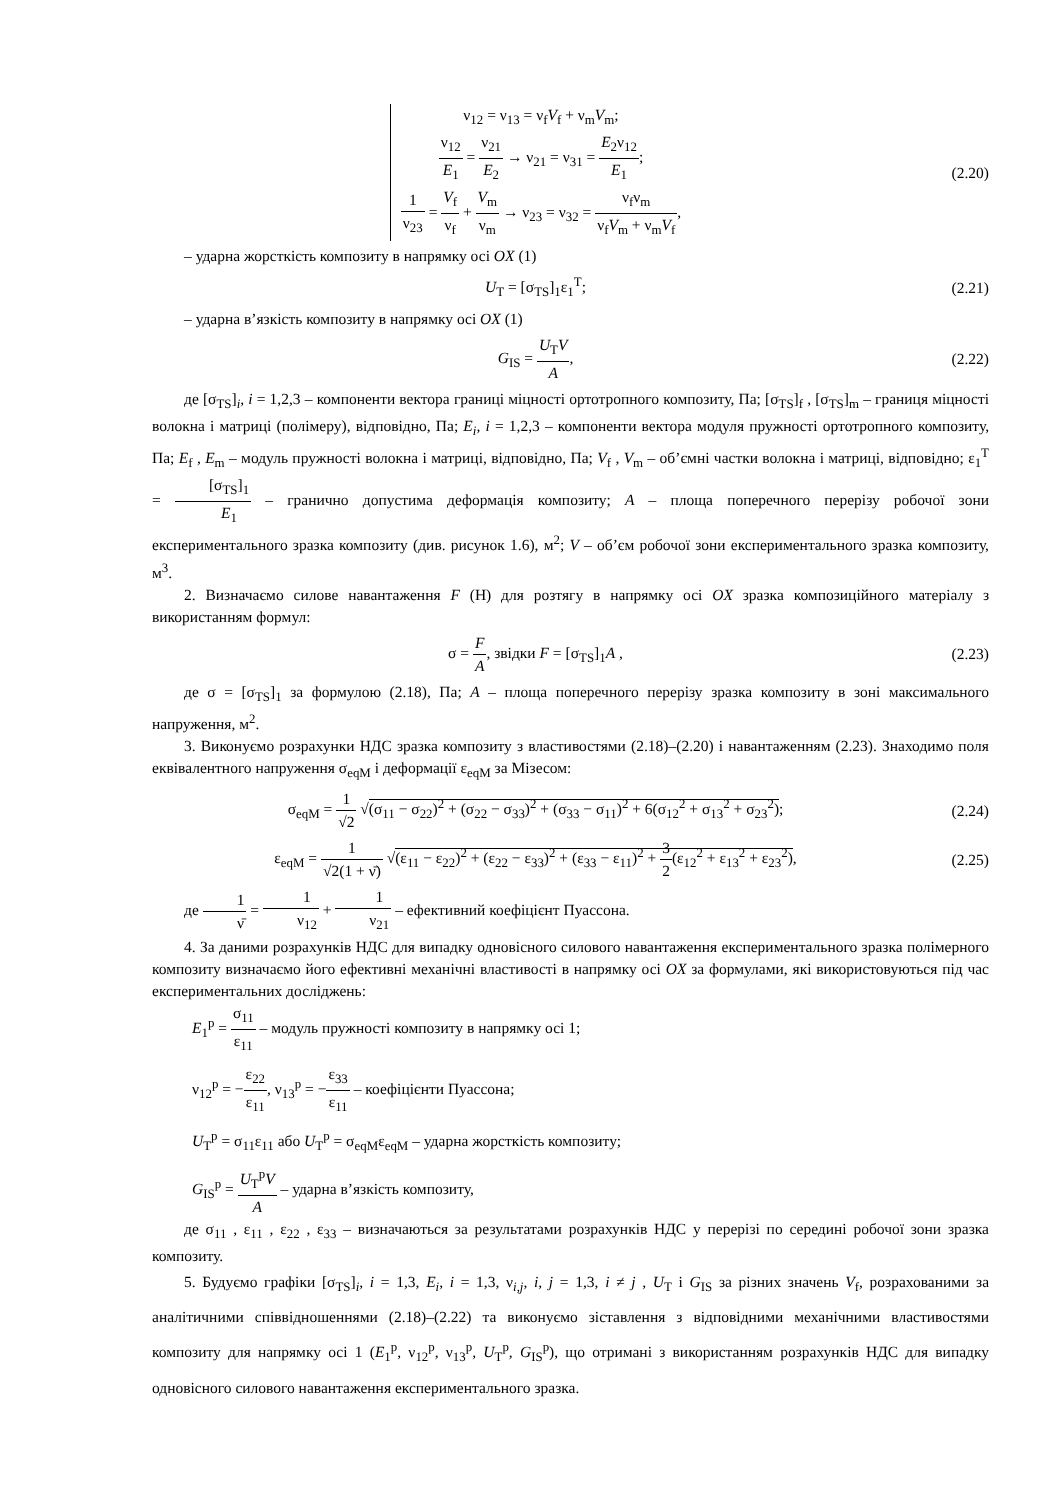ν<sub>12</sub> = ν<sub>13</sub> = ν<sub>f</sub>V<sub>f</sub> + ν<sub>m</sub>V<sub>m</sub>;
ν<sub>12</sub> E<sub>1</sub> = ν<sub>21</sub> E<sub>2</sub> → ν<sub>21</sub> = ν<sub>31</sub> = E<sub>2</sub>ν<sub>12</sub> E<sub>1</sub>;
1 ν<sub>23</sub> = V<sub>f</sub> ν<sub>f</sub> + V<sub>m</sub> ν<sub>m</sub> → ν<sub>23</sub> = ν<sub>32</sub> = ν<sub>f</sub>ν<sub>m</sub> ν<sub>f</sub>V<sub>m</sub> + ν<sub>m</sub>V<sub>f</sub>,
(2.20)
– ударна жорсткість композиту в напрямку осі OX (1)
U<sub>T</sub> = [σ<sub>TS</sub>]<sub>1</sub>ε<sub>1</sub><sup>T</sup>; (2.21)
– ударна в’язкість композиту в напрямку осі OX (1)
G<sub>IS</sub> = U<sub>T</sub>V A, (2.22)
де [σ<sub>TS</sub>]<sub>i</sub>, i = 1,2,3 – компоненти вектора границі міцності ортотропного композиту, Па; [σ<sub>TS</sub>]<sub>f</sub> , [σ<sub>TS</sub>]<sub>m</sub> – границя міцності волокна і матриці (полімеру), відповідно, Па; E<sub>i</sub>, i = 1,2,3 – компоненти вектора модуля пружності ортотропного композиту, Па; E<sub>f</sub> , E<sub>m</sub> – модуль пружності волокна і матриці, відповідно, Па; V<sub>f</sub> , V<sub>m</sub> – об’ємні частки волокна і матриці, відповідно; ε<sub>1</sub><sup>T</sup> = [σ<sub>TS</sub>]<sub>1</sub> E<sub>1</sub> – гранично допустима деформація композиту; A – площа поперечного перерізу робочої зони експериментального зразка композиту (див. рисунок 1.6), м<sup>2</sup>; V – об’єм робочої зони експериментального зразка композиту, м<sup>3</sup>.
2. Визначаємо силове навантаження F (Н) для розтягу в напрямку осі OX зразка композиційного матеріалу з використанням формул:
σ = F A, звідки F = [σ<sub>TS</sub>]<sub>1</sub>A , (2.23)
де σ = [σ<sub>TS</sub>]<sub>1</sub> за формулою (2.18), Па; A – площа поперечного перерізу зразка композиту в зоні максимального напруження, м<sup>2</sup>.
3. Виконуємо розрахунки НДС зразка композиту з властивостями (2.18)–(2.20) і навантаженням (2.23). Знаходимо поля еквівалентного напруження σ<sub>eqM</sub> і деформації ε<sub>eqM</sub> за Мізесом:
σ<sub>eqM</sub> = 1 √2 √(σ<sub>11</sub> − σ<sub>22</sub>)<sup>2</sup> + (σ<sub>22</sub> − σ<sub>33</sub>)<sup>2</sup> + (σ<sub>33</sub> − σ<sub>11</sub>)<sup>2</sup> + 6(σ<sub>12</sub><sup>2</sup> + σ<sub>13</sub><sup>2</sup> + σ<sub>23</sub><sup>2</sup>);
(2.24)
ε<sub>eqM</sub> = 1 √2(1 + ν̄) √(ε<sub>11</sub> − ε<sub>22</sub>)<sup>2</sup> + (ε<sub>22</sub> − ε<sub>33</sub>)<sup>2</sup> + (ε<sub>33</sub> − ε<sub>11</sub>)<sup>2</sup> + 3 2(ε<sub>12</sub><sup>2</sup> + ε<sub>13</sub><sup>2</sup> + ε<sub>23</sub><sup>2</sup>),
(2.25)
де 1 ν̄ = 1 ν<sub>12</sub> + 1 ν<sub>21</sub> – ефективний коефіцієнт Пуассона.
4. За даними розрахунків НДС для випадку одновісного силового навантаження експериментального зразка полімерного композиту визначаємо його ефективні механічні властивості в напрямку осі OX за формулами, які використовуються під час експериментальних досліджень:
E<sub>1</sub><sup>p</sup> = σ<sub>11</sub> ε<sub>11</sub> – модуль пружності композиту в напрямку осі 1;
ν<sub>12</sub><sup>p</sup> = −ε<sub>22</sub> ε<sub>11</sub>, ν<sub>13</sub><sup>p</sup> = −ε<sub>33</sub> ε<sub>11</sub> – коефіцієнти Пуассона;
U<sub>T</sub><sup>p</sup> = σ<sub>11</sub>ε<sub>11</sub> або U<sub>T</sub><sup>p</sup> = σ<sub>eqM</sub>ε<sub>eqM</sub> – ударна жорсткість композиту;
G<sub>IS</sub><sup>p</sup> = U<sub>T</sub><sup>p</sup>V A – ударна в’язкість композиту,
де σ<sub>11</sub> , ε<sub>11</sub> , ε<sub>22</sub> , ε<sub>33</sub> – визначаються за результатами розрахунків НДС у перерізі по середині робочої зони зразка композиту.
5. Будуємо графіки [σ<sub>TS</sub>]<sub>i</sub>, i = 1,3, E<sub>i</sub>, i = 1,3, ν<sub>i,j</sub>, i, j = 1,3, i ≠ j , U<sub>T</sub> і G<sub>IS</sub> за різних значень V<sub>f</sub>, розрахованими за аналітичними співвідношеннями (2.18)–(2.22) та виконуємо зіставлення з відповідними механічними властивостями композиту для напрямку осі 1 (E<sub>1</sub><sup>p</sup>, ν<sub>12</sub><sup>p</sup>, ν<sub>13</sub><sup>p</sup>, U<sub>T</sub><sup>p</sup>, G<sub>IS</sub><sup>p</sup>), що отримані з використанням розрахунків НДС для випадку одновісного силового навантаження експериментального зразка.